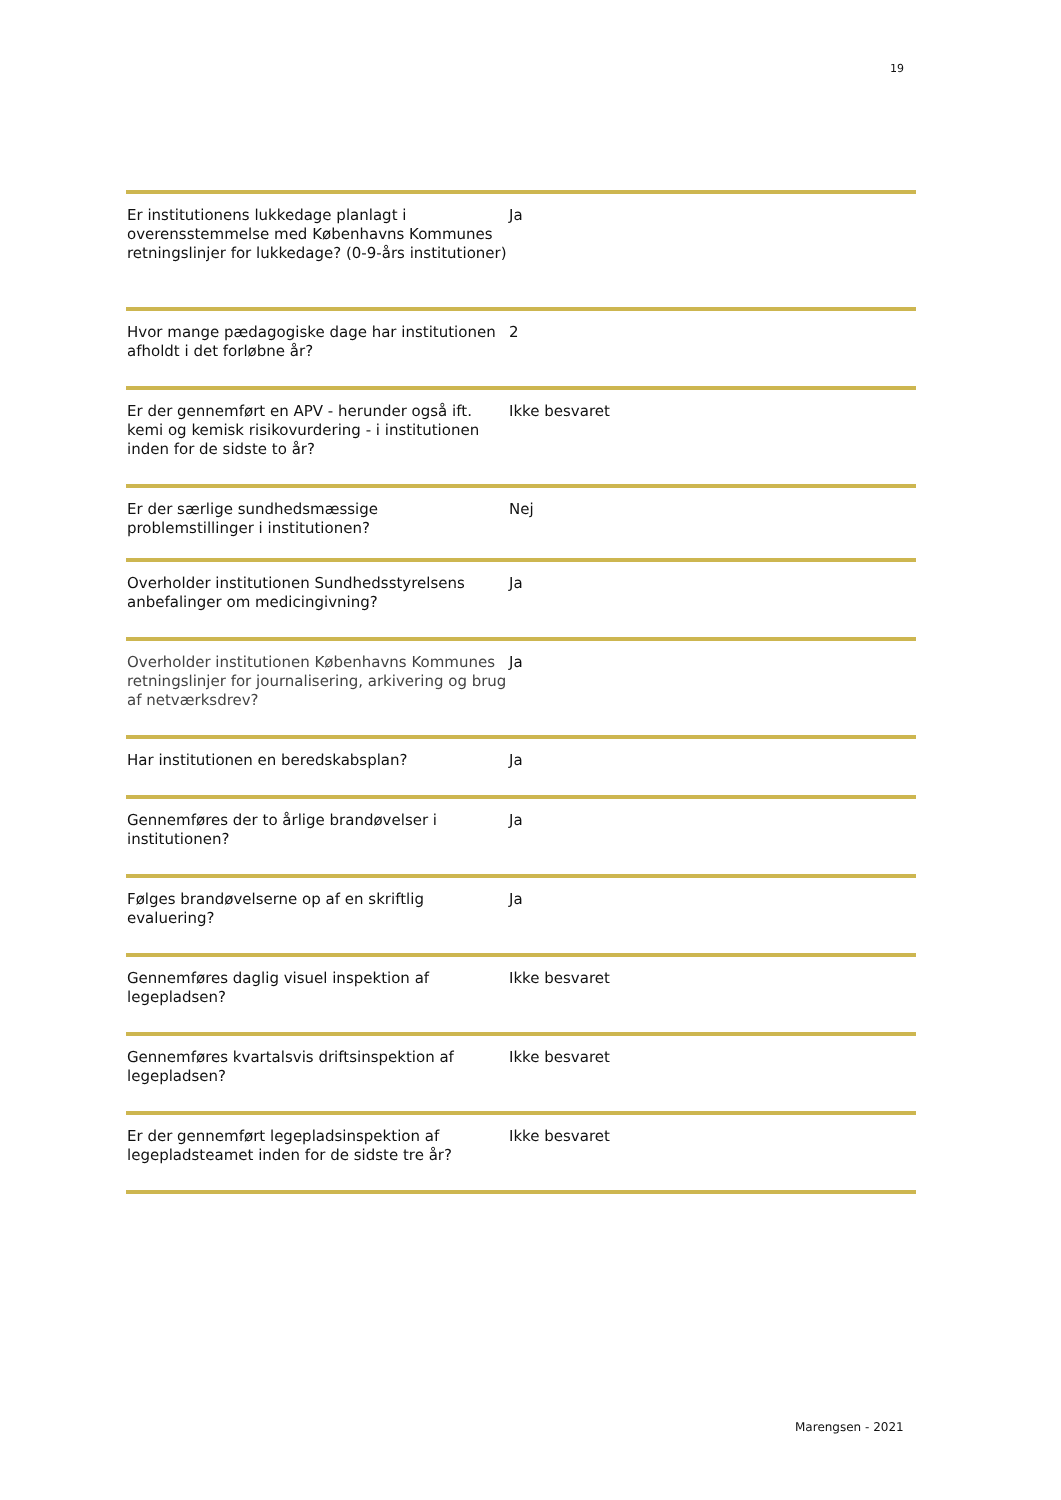19
| Er institutionens lukkedage planlagt i overensstemmelse med Københavns Kommunes retningslinjer for lukkedage? (0-9-års institutioner) | Ja |
| Hvor mange pædagogiske dage har institutionen afholdt i det forløbne år? | 2 |
| Er der gennemført en APV - herunder også ift. kemi og kemisk risikovurdering - i institutionen inden for de sidste to år? | Ikke besvaret |
| Er der særlige sundhedsmæssige problemstillinger i institutionen? | Nej |
| Overholder institutionen Sundhedsstyrelsens anbefalinger om medicingivning? | Ja |
| Overholder institutionen Københavns Kommunes retningslinjer for journalisering, arkivering og brug af netværksdrev? | Ja |
| Har institutionen en beredskabsplan? | Ja |
| Gennemføres der to årlige brandøvelser i institutionen? | Ja |
| Følges brandøvelserne op af en skriftlig evaluering? | Ja |
| Gennemføres daglig visuel inspektion af legepladsen? | Ikke besvaret |
| Gennemføres kvartalsvis driftsinspektion af legepladsen? | Ikke besvaret |
| Er der gennemført legepladsinspektion af legepladsteamet inden for de sidste tre år? | Ikke besvaret |
Marengsen - 2021